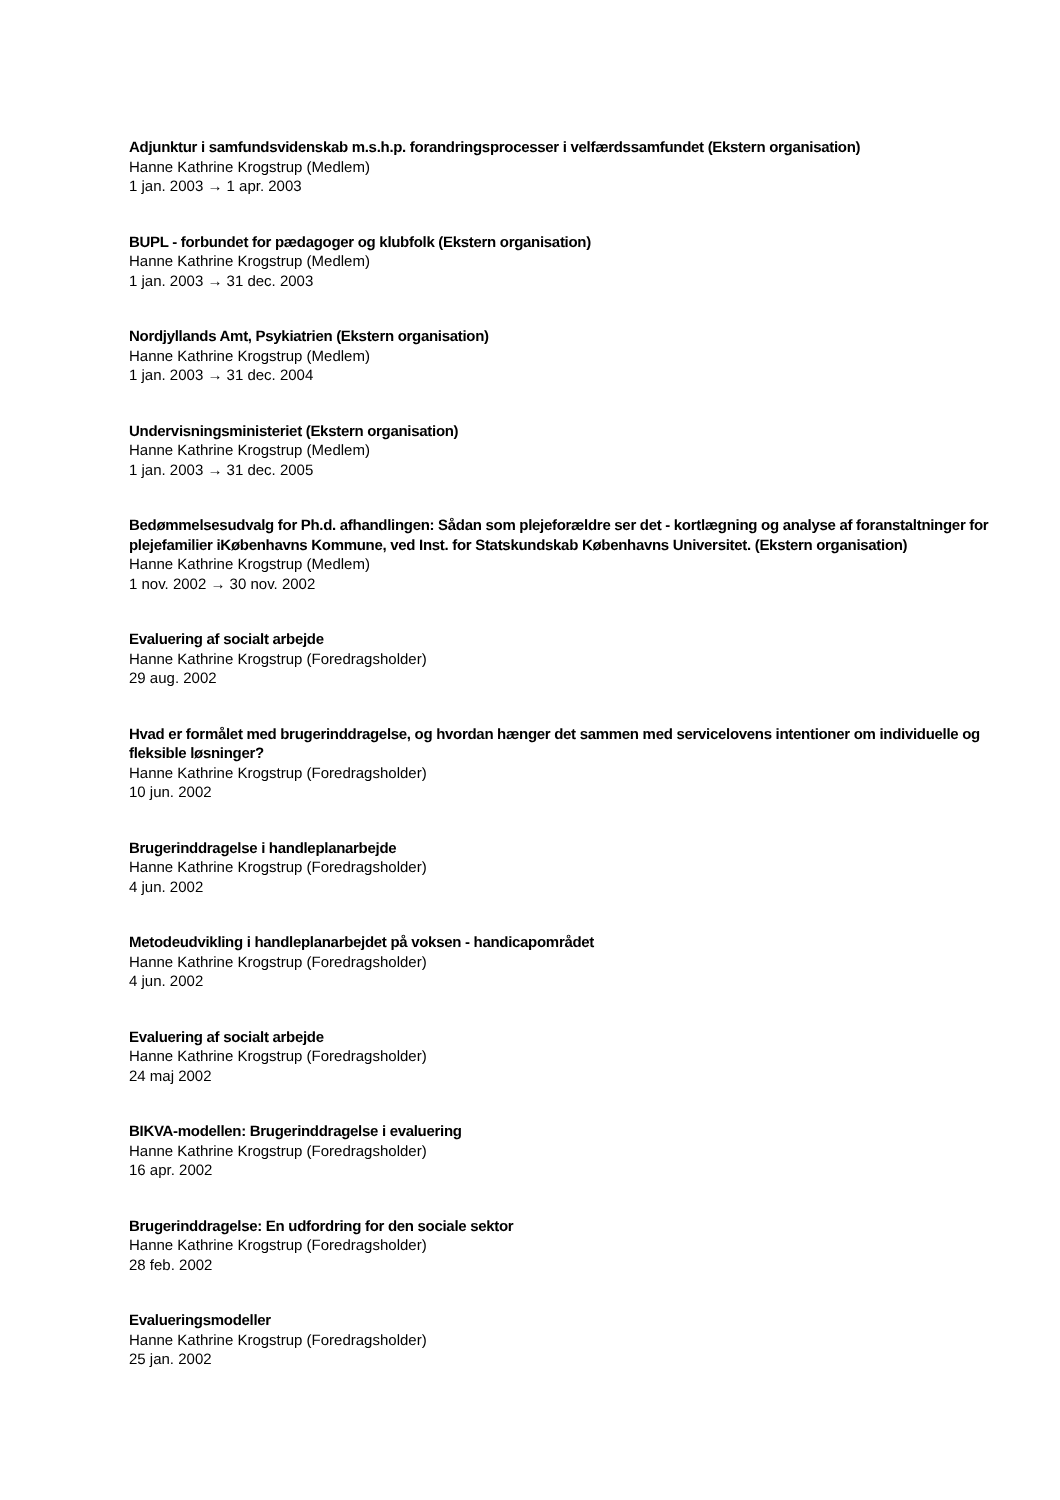Adjunktur i samfundsvidenskab m.s.h.p. forandringsprocesser i velfærdssamfundet (Ekstern organisation)
Hanne Kathrine Krogstrup (Medlem)
1 jan. 2003 → 1 apr. 2003
BUPL - forbundet for pædagoger og klubfolk (Ekstern organisation)
Hanne Kathrine Krogstrup (Medlem)
1 jan. 2003 → 31 dec. 2003
Nordjyllands Amt, Psykiatrien (Ekstern organisation)
Hanne Kathrine Krogstrup (Medlem)
1 jan. 2003 → 31 dec. 2004
Undervisningsministeriet (Ekstern organisation)
Hanne Kathrine Krogstrup (Medlem)
1 jan. 2003 → 31 dec. 2005
Bedømmelsesudvalg for Ph.d. afhandlingen: Sådan som plejeforældre ser det - kortlægning og analyse af foranstaltninger for plejefamilier iKøbenhavns Kommune, ved Inst. for Statskundskab Københavns Universitet. (Ekstern organisation)
Hanne Kathrine Krogstrup (Medlem)
1 nov. 2002 → 30 nov. 2002
Evaluering af socialt arbejde
Hanne Kathrine Krogstrup (Foredragsholder)
29 aug. 2002
Hvad er formålet med brugerinddragelse, og hvordan hænger det sammen med servicelovens intentioner om individuelle og fleksible løsninger?
Hanne Kathrine Krogstrup (Foredragsholder)
10 jun. 2002
Brugerinddragelse i handleplanarbejde
Hanne Kathrine Krogstrup (Foredragsholder)
4 jun. 2002
Metodeudvikling i handleplanarbejdet på voksen - handicapområdet
Hanne Kathrine Krogstrup (Foredragsholder)
4 jun. 2002
Evaluering af socialt arbejde
Hanne Kathrine Krogstrup (Foredragsholder)
24 maj 2002
BIKVA-modellen: Brugerinddragelse i evaluering
Hanne Kathrine Krogstrup (Foredragsholder)
16 apr. 2002
Brugerinddragelse: En udfordring for den sociale sektor
Hanne Kathrine Krogstrup (Foredragsholder)
28 feb. 2002
Evalueringsmodeller
Hanne Kathrine Krogstrup (Foredragsholder)
25 jan. 2002